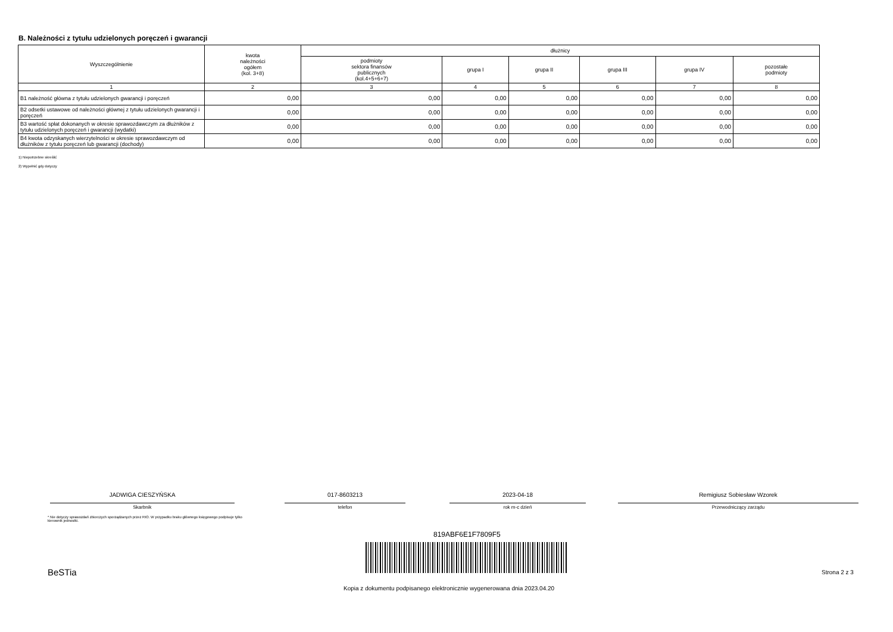B. Należności z tytułu udzielonych poręczeń i gwarancji
| Wyszczególnienie | kwota należności ogółem (kol. 3+8) | dłużnicy | | | | | |
| --- | --- | --- | --- | --- | --- | --- | --- |
| | | podmioty sektora finansów publicznych (kol.4+5+6+7) | grupa I | grupa II | grupa III | grupa IV | pozostałe podmioty |
| 1 | 2 | 3 | 4 | 5 | 6 | 7 | 8 |
| B1 należność główna z tytułu udzielonych gwarancji i poręczeń | 0,00 | 0,00 | 0,00 | 0,00 | 0,00 | 0,00 | 0,00 |
| B2 odsetki ustawowe od należności głównej z tytułu udzielonych gwarancji i poręczeń | 0,00 | 0,00 | 0,00 | 0,00 | 0,00 | 0,00 | 0,00 |
| B3 wartość spłat dokonanych w okresie sprawozdawczym za dłużników z tytułu udzielonych poręczeń i gwarancji (wydatki) | 0,00 | 0,00 | 0,00 | 0,00 | 0,00 | 0,00 | 0,00 |
| B4 kwota odzyskanych wierzytelności w okresie sprawozdawczym od dłużników z tytułu poręczeń lub gwarancji (dochody) | 0,00 | 0,00 | 0,00 | 0,00 | 0,00 | 0,00 | 0,00 |
1) Niepotrzebne skreślić
2) Wypełnić gdy dotyczy
JADWIGA CIESZYŃSKA
Skarbnik
017-8603213
telefon
2023-04-18
rok m-c dzień
Remigiusz Sobiesław Wzorek
Przewodniczący zarządu
* Nie dotyczy sprawozdań zbiorczych sporządzanych przez RIO. W przypadku braku głównego księgowego podpisuje tylko kierownik jednostki.
819ABF6E1F7809F5
BeSTia Strona 2 z 3
Kopia z dokumentu podpisanego elektronicznie wygenerowana dnia 2023.04.20